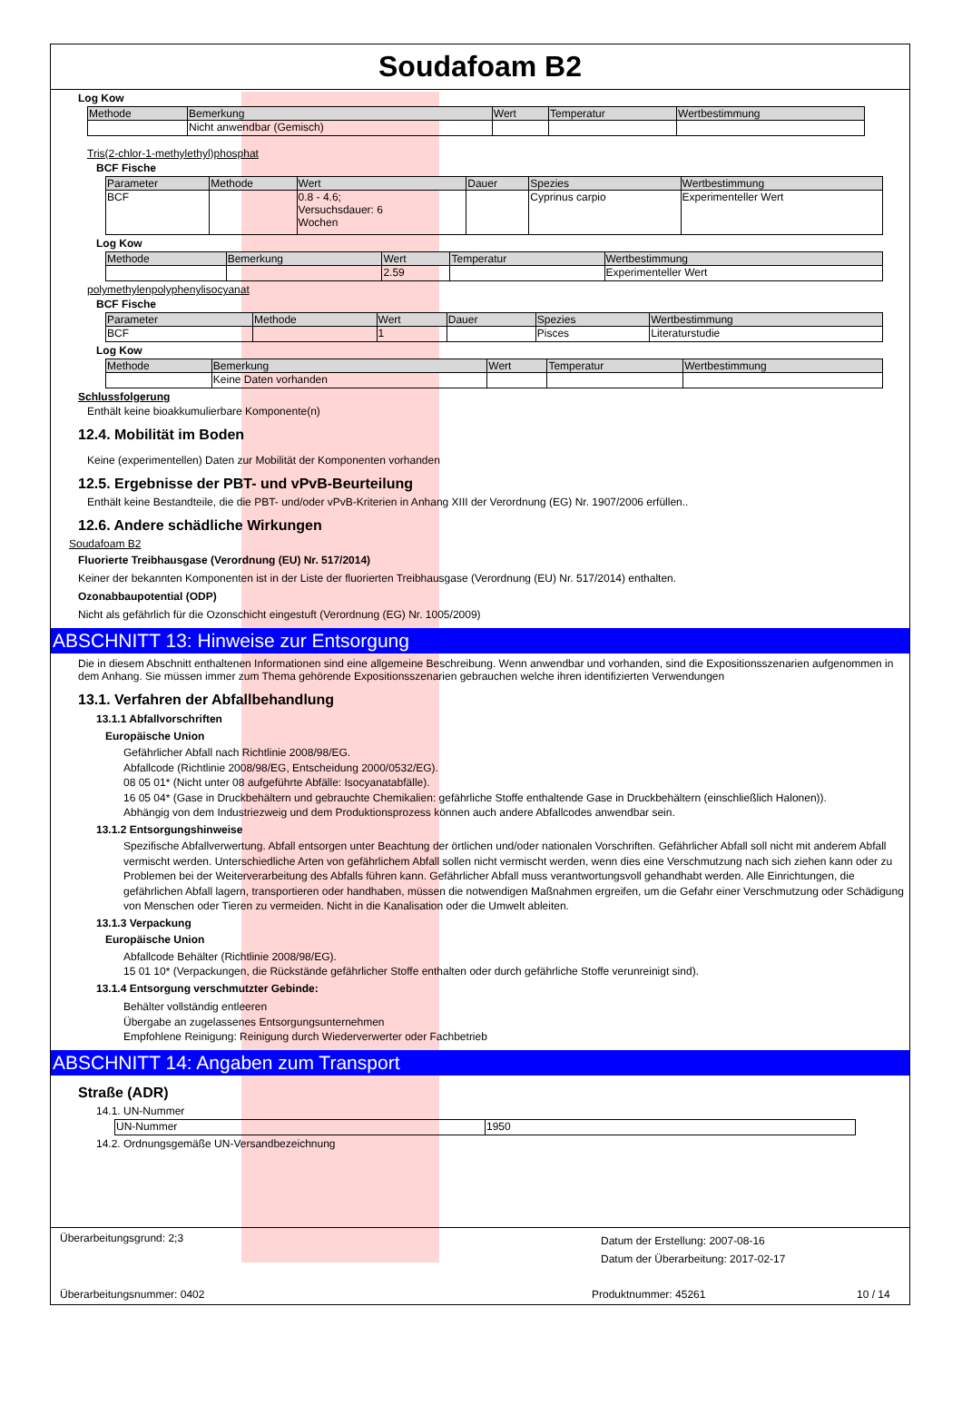Soudafoam B2
Log Kow
| Methode | Bemerkung | Wert | Temperatur | Wertbestimmung |
| --- | --- | --- | --- | --- |
| | Nicht anwendbar (Gemisch) | | | |
Tris(2-chlor-1-methylethyl)phosphat
BCF Fische
| Parameter | Methode | Wert | Dauer | Spezies | Wertbestimmung |
| --- | --- | --- | --- | --- | --- |
| BCF | | 0.8 - 4.6; Versuchsdauer: 6 Wochen | | Cyprinus carpio | Experimenteller Wert |
Log Kow
| Methode | Bemerkung | Wert | Temperatur | Wertbestimmung |
| --- | --- | --- | --- | --- |
| | | 2.59 | | Experimenteller Wert |
polymethylenpolyphenylisocyanat
BCF Fische
| Parameter | Methode | Wert | Dauer | Spezies | Wertbestimmung |
| --- | --- | --- | --- | --- | --- |
| BCF | | 1 | | Pisces | Literaturstudie |
Log Kow
| Methode | Bemerkung | Wert | Temperatur | Wertbestimmung |
| --- | --- | --- | --- | --- |
| | Keine Daten vorhanden | | | |
Schlussfolgerung
Enthält keine bioakkumulierbare Komponente(n)
12.4. Mobilität im Boden
Keine (experimentellen) Daten zur Mobilität der Komponenten vorhanden
12.5. Ergebnisse der PBT- und vPvB-Beurteilung
Enthält keine Bestandteile, die die PBT- und/oder vPvB-Kriterien in Anhang XIII der Verordnung (EG) Nr. 1907/2006 erfüllen..
12.6. Andere schädliche Wirkungen
Soudafoam B2
Fluorierte Treibhausgase (Verordnung (EU) Nr. 517/2014)
Keiner der bekannten Komponenten ist in der Liste der fluorierten Treibhausgase (Verordnung (EU) Nr. 517/2014) enthalten.
Ozonabbaupotential (ODP)
Nicht als gefährlich für die Ozonschicht eingestuft (Verordnung (EG) Nr. 1005/2009)
ABSCHNITT 13: Hinweise zur Entsorgung
Die in diesem Abschnitt enthaltenen Informationen sind eine allgemeine Beschreibung. Wenn anwendbar und vorhanden, sind die Expositionsszenarien aufgenommen in dem Anhang. Sie müssen immer zum Thema gehörende Expositionsszenarien gebrauchen welche ihren identifizierten Verwendungen
13.1. Verfahren der Abfallbehandlung
13.1.1 Abfallvorschriften
Europäische Union
Gefährlicher Abfall nach Richtlinie 2008/98/EG.
Abfallcode (Richtlinie 2008/98/EG, Entscheidung 2000/0532/EG).
08 05 01* (Nicht unter 08 aufgeführte Abfälle: Isocyanatabfälle).
16 05 04* (Gase in Druckbehältern und gebrauchte Chemikalien: gefährliche Stoffe enthaltende Gase in Druckbehältern (einschließlich Halonen)).
Abhängig von dem Industriezweig und dem Produktionsprozess können auch andere Abfallcodes anwendbar sein.
13.1.2 Entsorgungshinweise
Spezifische Abfallverwertung. Abfall entsorgen unter Beachtung der örtlichen und/oder nationalen Vorschriften. Gefährlicher Abfall soll nicht mit anderem Abfall vermischt werden. Unterschiedliche Arten von gefährlichem Abfall sollen nicht vermischt werden, wenn dies eine Verschmutzung nach sich ziehen kann oder zu Problemen bei der Weiterverarbeitung des Abfalls führen kann. Gefährlicher Abfall muss verantwortungsvoll gehandhabt werden. Alle Einrichtungen, die gefährlichen Abfall lagern, transportieren oder handhaben, müssen die notwendigen Maßnahmen ergreifen, um die Gefahr einer Verschmutzung oder Schädigung von Menschen oder Tieren zu vermeiden. Nicht in die Kanalisation oder die Umwelt ableiten.
13.1.3 Verpackung
Europäische Union
Abfallcode Behälter (Richtlinie 2008/98/EG).
15 01 10* (Verpackungen, die Rückstände gefährlicher Stoffe enthalten oder durch gefährliche Stoffe verunreinigt sind).
13.1.4 Entsorgung verschmutzter Gebinde:
Behälter vollständig entleeren
Übergabe an zugelassenes Entsorgungsunternehmen
Empfohlene Reinigung: Reinigung durch Wiederverwerter oder Fachbetrieb
ABSCHNITT 14: Angaben zum Transport
Straße (ADR)
14.1. UN-Nummer
| UN-Nummer | 1950 |
14.2. Ordnungsgemäße UN-Versandbezeichnung
Überarbeitungsgrund: 2;3 Datum der Erstellung: 2007-08-16
Datum der Überarbeitung: 2017-02-17
Überarbeitungsnummer: 0402 Produktnummer: 45261 10 / 14